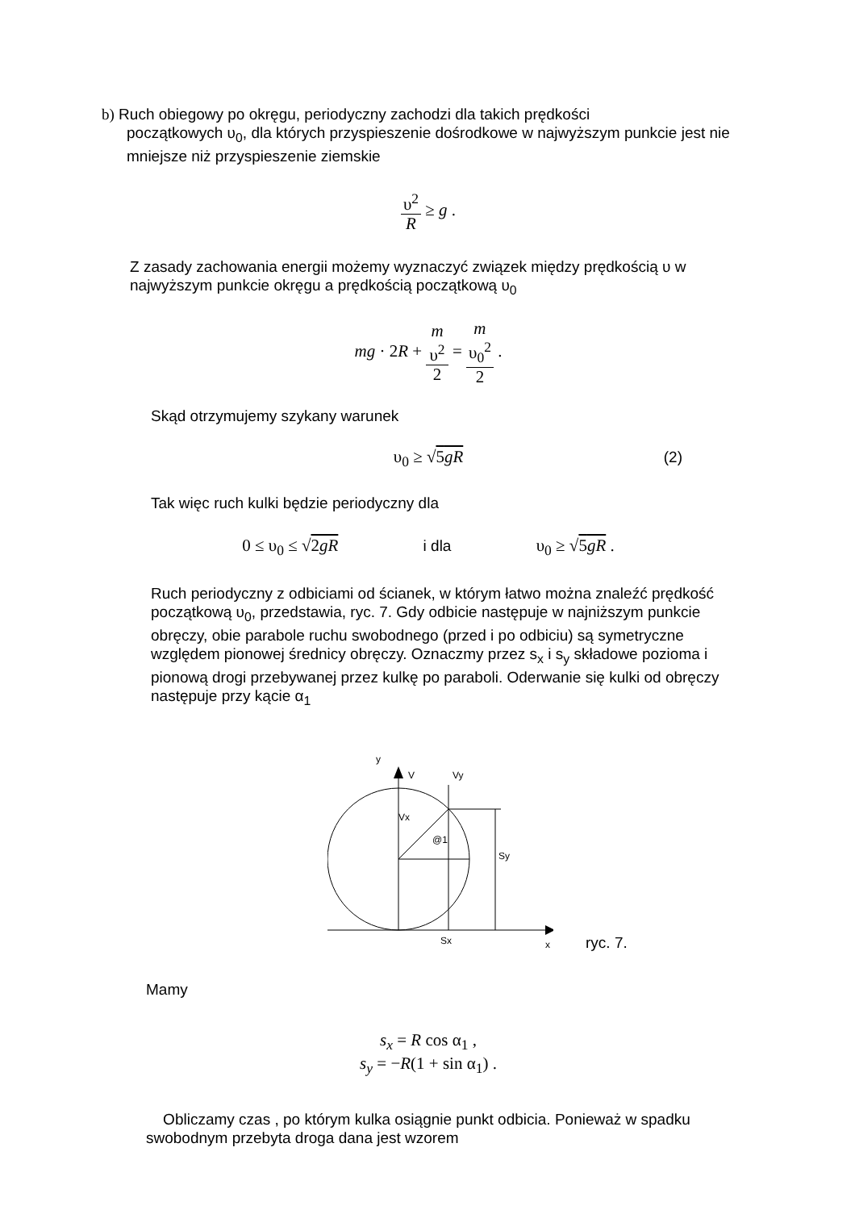b) Ruch obiegowy po okręgu, periodyczny zachodzi dla takich prędkości
początkowych υ<sub>0</sub>, dla których przyspieszenie dośrodkowe w najwyższym punkcie jest nie mniejsze niż przyspieszenie ziemskie
υ<sup>2</sup> R ≥ g .
Z zasady zachowania energii możemy wyznaczyć związek między prędkością υ w najwyższym punkcie okręgu a prędkością początkową υ<sub>0</sub>
mg · 2R + m
υ<sup>2</sup> 2 = m
υ<sub>0</sub><sup>2</sup> 2 .
Skąd otrzymujemy szykany warunek
υ<sub>0</sub> ≥ √5gR (2)
Tak więc ruch kulki będzie periodyczny dla
0 ≤ υ<sub>0</sub> ≤ √2gR i dla υ<sub>0</sub> ≥ √5gR .
Ruch periodyczny z odbiciami od ścianek, w którym łatwo można znaleźć prędkość początkową υ<sub>0</sub>, przedstawia, ryc. 7. Gdy odbicie następuje w najniższym punkcie obręczy, obie parabole ruchu swobodnego (przed i po odbiciu) są symetryczne względem pionowej średnicy obręczy. Oznaczmy przez s<sub>x</sub> i s<sub>y</sub> składowe pozioma i pionową drogi przebywanej przez kulkę po paraboli. Oderwanie się kulki od obręczy następuje przy kącie α<sub>1</sub>
y
V
Vy
Vx
@1
Sy
Sx
x
ryc. 7.
Mamy
s<sub>x</sub> = R cos α<sub>1</sub> ,
s<sub>y</sub> = −R(1 + sin α<sub>1</sub>) .
Obliczamy czas , po którym kulka osiągnie punkt odbicia. Ponieważ w spadku swobodnym przebyta droga dana jest wzorem